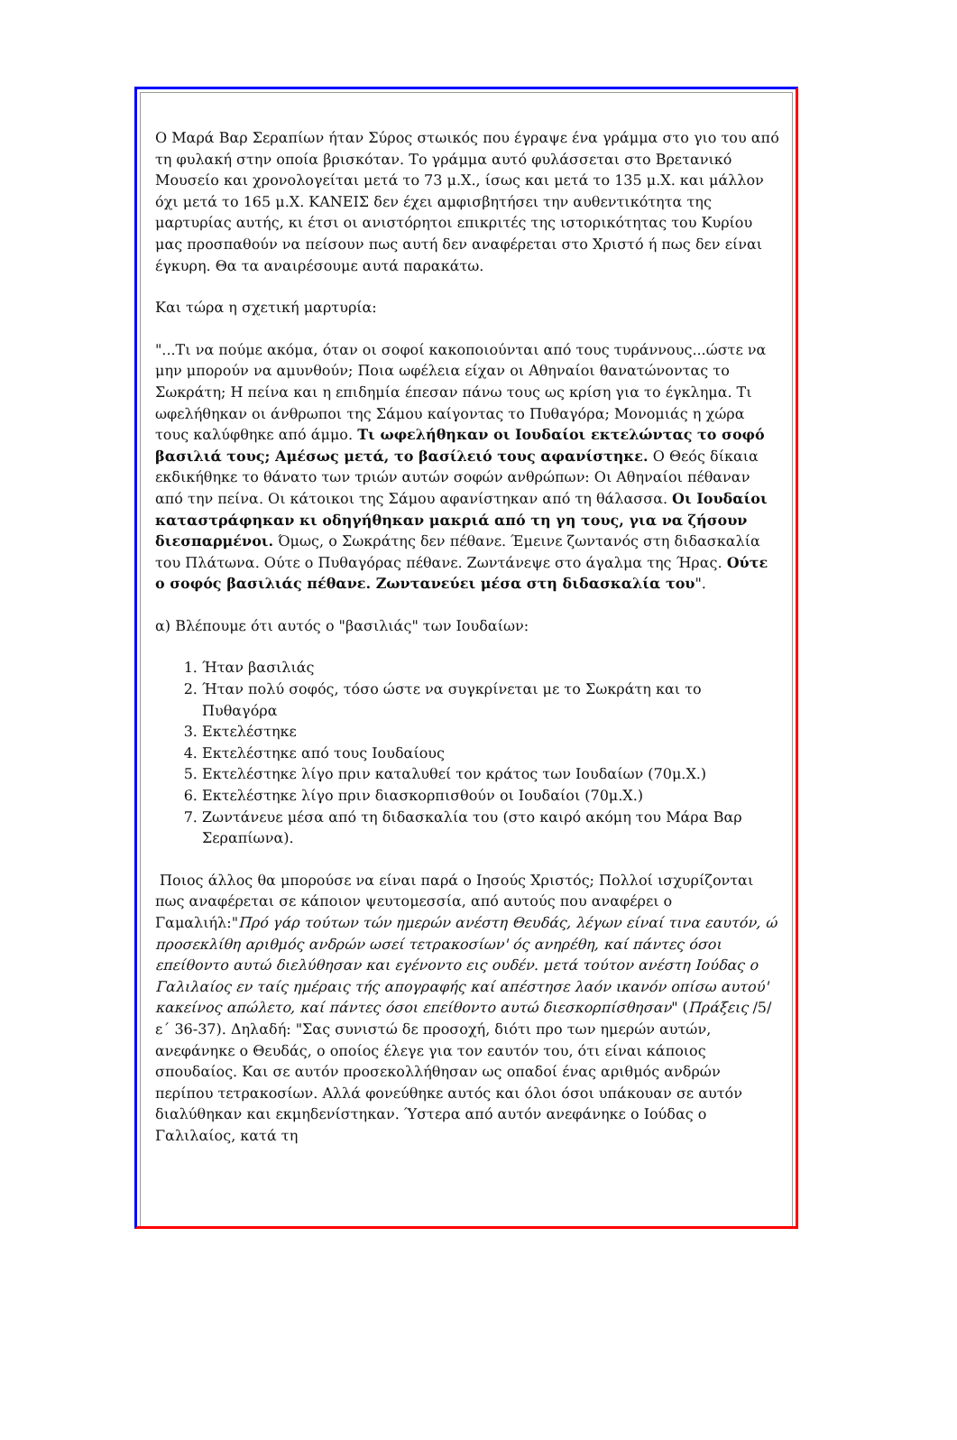Ο Μαρά Βαρ Σεραπίων ήταν Σύρος στωικός που έγραψε ένα γράμμα στο γιο του από τη φυλακή στην οποία βρισκόταν. Το γράμμα αυτό φυλάσσεται στο Βρετανικό Μουσείο και χρονολογείται μετά το 73 μ.Χ., ίσως και μετά το 135 μ.Χ. και μάλλον όχι μετά το 165 μ.Χ. ΚΑΝΕΙΣ δεν έχει αμφισβητήσει την αυθεντικότητα της μαρτυρίας αυτής, κι έτσι οι ανιστόρητοι επικριτές της ιστορικότητας του Κυρίου μας προσπαθούν να πείσουν πως αυτή δεν αναφέρεται στο Χριστό ή πως δεν είναι έγκυρη. Θα τα αναιρέσουμε αυτά παρακάτω.
Και τώρα η σχετική μαρτυρία:
"...Τι να πούμε ακόμα, όταν οι σοφοί κακοποιούνται από τους τυράννους...ώστε να μην μπορούν να αμυνθούν; Ποια ωφέλεια είχαν οι Αθηναίοι θανατώνοντας το Σωκράτη; Η πείνα και η επιδημία έπεσαν πάνω τους ως κρίση για το έγκλημα. Τι ωφελήθηκαν οι άνθρωποι της Σάμου καίγοντας το Πυθαγόρα; Μονομιάς η χώρα τους καλύφθηκε από άμμο. Τι ωφελήθηκαν οι Ιουδαίοι εκτελώντας το σοφό βασιλιά τους; Αμέσως μετά, το βασίλειό τους αφανίστηκε. Ο Θεός δίκαια εκδικήθηκε το θάνατο των τριών αυτών σοφών ανθρώπων: Οι Αθηναίοι πέθαναν από την πείνα. Οι κάτοικοι της Σάμου αφανίστηκαν από τη θάλασσα. Οι Ιουδαίοι καταστράφηκαν κι οδηγήθηκαν μακριά από τη γη τους, για να ζήσουν διεσπαρμένοι. Όμως, ο Σωκράτης δεν πέθανε. Έμεινε ζωντανός στη διδασκαλία του Πλάτωνα. Ούτε ο Πυθαγόρας πέθανε. Ζωντάνεψε στο άγαλμα της Ήρας. Ούτε ο σοφός βασιλιάς πέθανε. Ζωντανεύει μέσα στη διδασκαλία του".
α) Βλέπουμε ότι αυτός ο "βασιλιάς" των Ιουδαίων:
1. Ήταν βασιλιάς
2. Ήταν πολύ σοφός, τόσο ώστε να συγκρίνεται με το Σωκράτη και το Πυθαγόρα
3. Εκτελέστηκε
4. Εκτελέστηκε από τους Ιουδαίους
5. Εκτελέστηκε λίγο πριν καταλυθεί τον κράτος των Ιουδαίων (70μ.Χ.)
6. Εκτελέστηκε λίγο πριν διασκορπισθούν οι Ιουδαίοι (70μ.Χ.)
7. Ζωντάνευε μέσα από τη διδασκαλία του (στο καιρό ακόμη του Μάρα Βαρ Σεραπίωνα).
Ποιος άλλος θα μπορούσε να είναι παρά ο Ιησούς Χριστός; Πολλοί ισχυρίζονται πως αναφέρεται σε κάποιον ψευτομεσσία, από αυτούς που αναφέρει ο Γαμαλιήλ:"Πρό γάρ τούτων τών ημερών ανέστη Θευδάς, λέγων είναί τινα εαυτόν, ώ προσεκλίθη αριθμός ανδρών ωσεί τετρακοσίων' ός ανηρέθη, καί πάντες όσοι επείθοντο αυτώ διελύθησαν και εγένοντο εις ουδέν. μετά τούτον ανέστη Ιούδας ο Γαλιλαίος εν ταίς ημέραις τής απογραφής καί απέστησε λαόν ικανόν οπίσω αυτού' κακείνος απώλετο, καί πάντες όσοι επείθοντο αυτώ διεσκορπίσθησαν" (Πράξεις /5/ε΄ 36-37). Δηλαδή: "Σας συνιστώ δε προσοχή, διότι προ των ημερών αυτών, ανεφάνηκε ο Θευδάς, ο οποίος έλεγε για τον εαυτόν του, ότι είναι κάποιος σπουδαίος. Και σε αυτόν προσεκολλήθησαν ως οπαδοί ένας αριθμός ανδρών περίπου τετρακοσίων. Αλλά φονεύθηκε αυτός και όλοι όσοι υπάκουαν σε αυτόν διαλύθηκαν και εκμηδενίστηκαν. Ύστερα από αυτόν ανεφάνηκε ο Ιούδας ο Γαλιλαίος, κατά τη